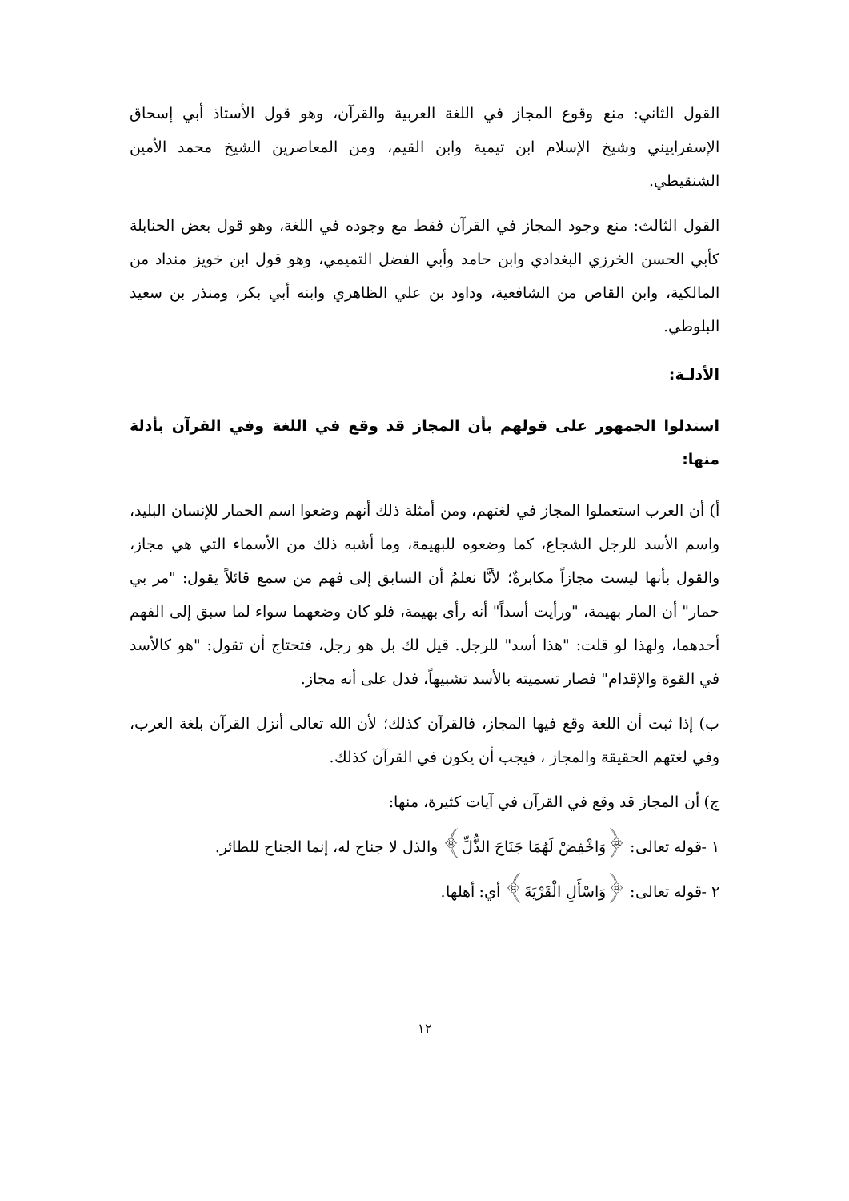القول الثاني: منع وقوع المجاز في اللغة العربية والقرآن، وهو قول الأستاذ أبي إسحاق الإسفراييني وشيخ الإسلام ابن تيمية وابن القيم، ومن المعاصرين الشيخ محمد الأمين الشنقيطي.
القول الثالث: منع وجود المجاز في القرآن فقط مع وجوده في اللغة، وهو قول بعض الحنابلة كأبي الحسن الخرزي البغدادي وابن حامد وأبي الفضل التميمي، وهو قول ابن خويز منداد من المالكية، وابن القاص من الشافعية، وداود بن علي الظاهري وابنه أبي بكر، ومنذر بن سعيد البلوطي.
الأدلـة:
استدلوا الجمهور على قولهم بأن المجاز قد وقع في اللغة وفي القرآن بأدلة منها:
أ) أن العرب استعملوا المجاز في لغتهم، ومن أمثلة ذلك أنهم وضعوا اسم الحمار للإنسان البليد، واسم الأسد للرجل الشجاع، كما وضعوه للبهيمة، وما أشبه ذلك من الأسماء التي هي مجاز، والقول بأنها ليست مجازاً مكابرةٌ؛ لأنَّا نعلمُ أن السابق إلى فهم من سمع قائلاً يقول: "مر بي حمار" أن المار بهيمة، "ورأيت أسداً" أنه رأى بهيمة، فلو كان وضعهما سواء لما سبق إلى الفهم أحدهما، ولهذا لو قلت: "هذا أسد" للرجل. قيل لك بل هو رجل، فتحتاج أن تقول: "هو كالأسد في القوة والإقدام" فصار تسميته بالأسد تشبيهاً، فدل على أنه مجاز.
ب) إذا ثبت أن اللغة وقع فيها المجاز، فالقرآن كذلك؛ لأن الله تعالى أنزل القرآن بلغة العرب، وفي لغتهم الحقيقة والمجاز ، فيجب أن يكون في القرآن كذلك.
ج) أن المجاز قد وقع في القرآن في آيات كثيرة، منها:
١ -قوله تعالى: ﴿وَاخْفِضْ لَهُمَا جَنَاحَ الذُّلِّ﴾ والذل لا جناح له، إنما الجناح للطائر.
٢ -قوله تعالى: ﴿وَاسْأَلِ الْقَرْيَةَ﴾ أي: أهلها.
١٢